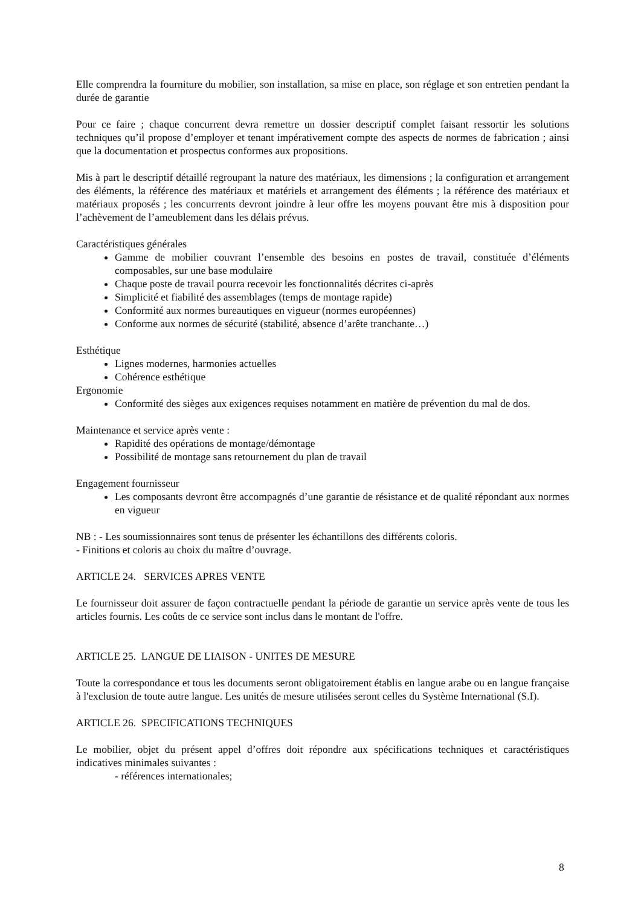Elle comprendra la fourniture du mobilier, son installation, sa mise en place, son réglage et son entretien pendant la durée de garantie
Pour ce faire ; chaque concurrent devra remettre un dossier descriptif complet faisant ressortir les solutions techniques qu’il propose d’employer et tenant impérativement compte des aspects de normes de fabrication ; ainsi que la documentation et prospectus conformes aux propositions.
Mis à part le descriptif détaillé regroupant la nature des matériaux, les dimensions ; la configuration et arrangement des éléments, la référence des matériaux et matériels et arrangement des éléments ; la référence des matériaux et matériaux proposés ; les concurrents devront joindre à leur offre les moyens pouvant être mis à disposition pour l’achèvement de l’ameublement dans les délais prévus.
Caractéristiques générales
Gamme de mobilier couvrant l’ensemble des besoins en postes de travail, constituée d’éléments composables, sur une base modulaire
Chaque poste de travail pourra recevoir les fonctionnalités décrites ci-après
Simplicité et fiabilité des assemblages (temps de montage rapide)
Conformité aux normes bureautiques en vigueur (normes européennes)
Conforme aux normes de sécurité (stabilité, absence d’arête tranchante…)
Esthétique
Lignes modernes, harmonies actuelles
Cohérence esthétique
Ergonomie
Conformité des sièges aux exigences requises notamment en matière de prévention du mal de dos.
Maintenance et service après vente :
Rapidité des opérations de montage/démontage
Possibilité de montage sans retournement du plan de travail
Engagement fournisseur
Les composants devront être accompagnés d’une garantie de résistance et de qualité répondant aux normes en vigueur
NB : - Les soumissionnaires sont tenus de présenter les échantillons des différents coloris.
- Finitions et coloris au choix du maître d’ouvrage.
ARTICLE 24. SERVICES APRES VENTE
Le fournisseur doit assurer de façon contractuelle pendant la période de garantie un service après vente de tous les articles fournis. Les coûts de ce service sont inclus dans le montant de l'offre.
ARTICLE 25. LANGUE DE LIAISON - UNITES DE MESURE
Toute la correspondance et tous les documents seront obligatoirement établis en langue arabe ou en langue française à l'exclusion de toute autre langue. Les unités de mesure utilisées seront celles du Système International (S.I).
ARTICLE 26. SPECIFICATIONS TECHNIQUES
Le mobilier, objet du présent appel d’offres doit répondre aux spécifications techniques et caractéristiques indicatives minimales suivantes :
- références internationales;
8